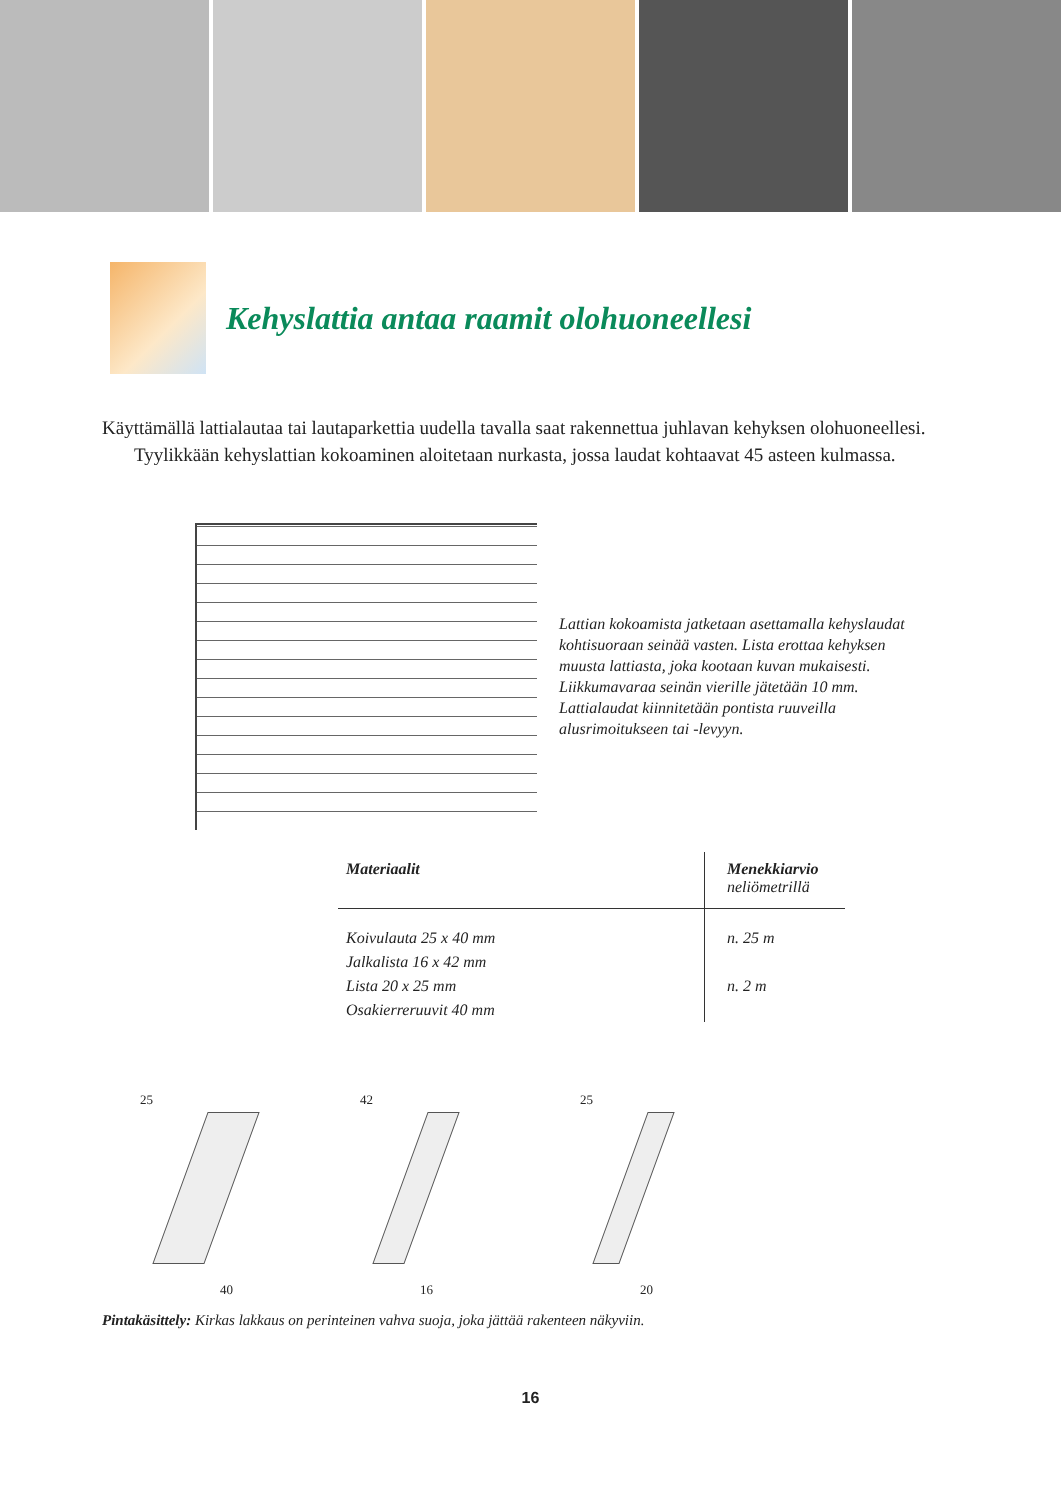Kehyslattia antaa raamit olohuoneellesi
Käyttämällä lattialautaa tai lautaparkettia uudella tavalla saat rakennettua juhlavan kehyksen olohuoneellesi.
Tyylikkään kehyslattian kokoaminen aloitetaan nurkasta, jossa laudat kohtaavat 45 asteen kulmassa.
Lattian kokoamista jatketaan asettamalla kehyslaudat kohtisuoraan seinää vasten. Lista erottaa kehyksen muusta lattiasta, joka kootaan kuvan mukaisesti. Liikkumavaraa seinän vierille jätetään 10 mm. Lattialaudat kiinnitetään pontista ruuveilla alusrimoitukseen tai -levyyn.
| Materiaalit | Menekkiarvio neliömetrillä |
| --- | --- |
| Koivulauta 25 x 40 mm | n. 25 m |
| Jalkalista 16 x 42 mm | |
| Lista 20 x 25 mm | n. 2 m |
| Osakierreruuvit 40 mm | |
25
40
42
16
25
20
Pintakäsittely: Kirkas lakkaus on perinteinen vahva suoja, joka jättää rakenteen näkyviin.
16